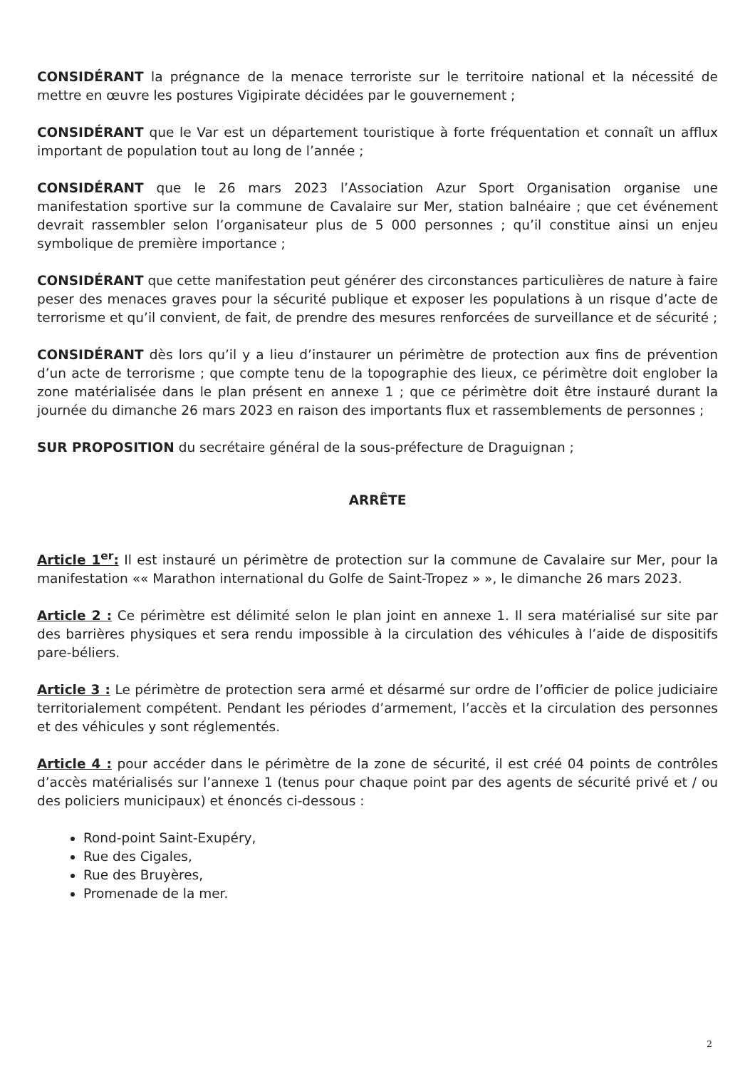CONSIDÉRANT la prégnance de la menace terroriste sur le territoire national et la nécessité de mettre en œuvre les postures Vigipirate décidées par le gouvernement ;
CONSIDÉRANT que le Var est un département touristique à forte fréquentation et connaît un afflux important de population tout au long de l’année ;
CONSIDÉRANT que le 26 mars 2023 l’Association Azur Sport Organisation organise une manifestation sportive sur la commune de Cavalaire sur Mer, station balnéaire ; que cet événement devrait rassembler selon l’organisateur plus de 5 000 personnes ; qu’il constitue ainsi un enjeu symbolique de première importance ;
CONSIDÉRANT que cette manifestation peut générer des circonstances particulières de nature à faire peser des menaces graves pour la sécurité publique et exposer les populations à un risque d’acte de terrorisme et qu’il convient, de fait, de prendre des mesures renforcées de surveillance et de sécurité ;
CONSIDÉRANT dès lors qu’il y a lieu d’instaurer un périmètre de protection aux fins de prévention d’un acte de terrorisme ; que compte tenu de la topographie des lieux, ce périmètre doit englober la zone matérialisée dans le plan présent en annexe 1 ; que ce périmètre doit être instauré durant la journée du dimanche 26 mars 2023 en raison des importants flux et rassemblements de personnes ;
SUR PROPOSITION du secrétaire général de la sous-préfecture de Draguignan ;
ARRÊTE
Article 1<sup>er</sup>: Il est instauré un périmètre de protection sur la commune de Cavalaire sur Mer, pour la manifestation «« Marathon international du Golfe de Saint-Tropez » », le dimanche 26 mars 2023.
Article 2 : Ce périmètre est délimité selon le plan joint en annexe 1. Il sera matérialisé sur site par des barrières physiques et sera rendu impossible à la circulation des véhicules à l’aide de dispositifs pare-béliers.
Article 3 : Le périmètre de protection sera armé et désarmé sur ordre de l’officier de police judiciaire territorialement compétent. Pendant les périodes d’armement, l’accès et la circulation des personnes et des véhicules y sont réglementés.
Article 4 : pour accéder dans le périmètre de la zone de sécurité, il est créé 04 points de contrôles d’accès matérialisés sur l’annexe 1 (tenus pour chaque point par des agents de sécurité privé et / ou des policiers municipaux) et énoncés ci-dessous :
Rond-point Saint-Exupéry,
Rue des Cigales,
Rue des Bruyères,
Promenade de la mer.
2